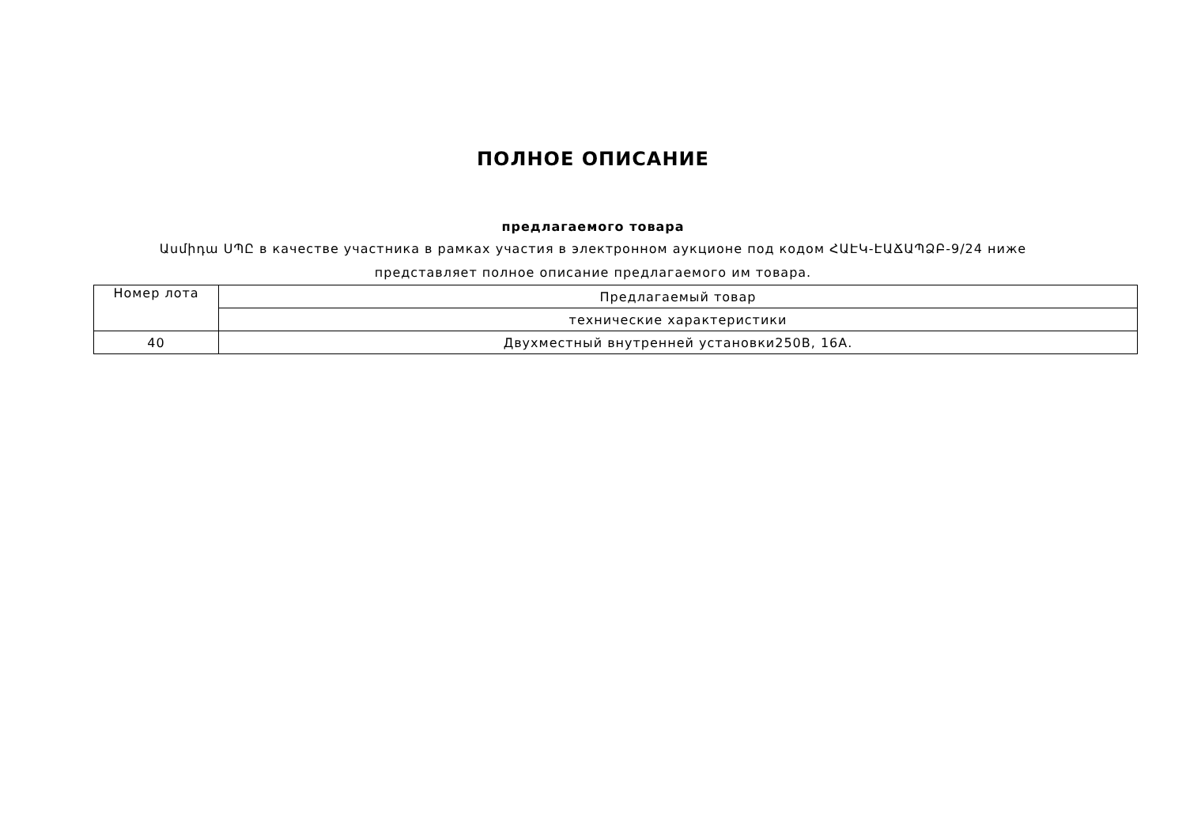ПОЛНОЕ ОПИСАНИЕ
предлагаемого товара
Ասմիդա ՍՊԸ в качестве участника в рамках участия в электронном аукционе под кодом ՀԱԷԿ-ԷԱՃԱՊՁԲ-9/24 ниже представляет полное описание предлагаемого им товара.
| Номер лота | Предлагаемый товар |
| | технические характеристики |
| 40 | Двухместный внутренней установки250В, 16А. |